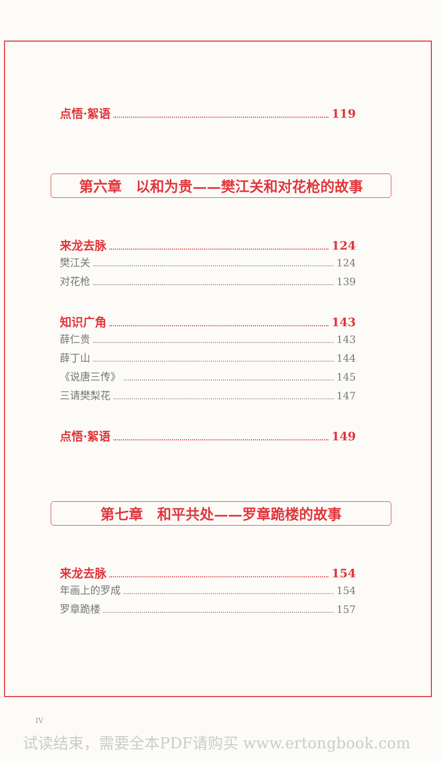点悟·絮语 119
第六章　以和为贵——樊江关和对花枪的故事
来龙去脉 124
樊江关 124
对花枪 139
知识广角 143
薛仁贵 143
薛丁山 144
《说唐三传》 145
三请樊梨花 147
点悟·絮语 149
第七章　和平共处——罗章跪楼的故事
来龙去脉 154
年画上的罗成 154
罗章跪楼 157
IV
试读结束，需要全本PDF请购买 www.ertongbook.com